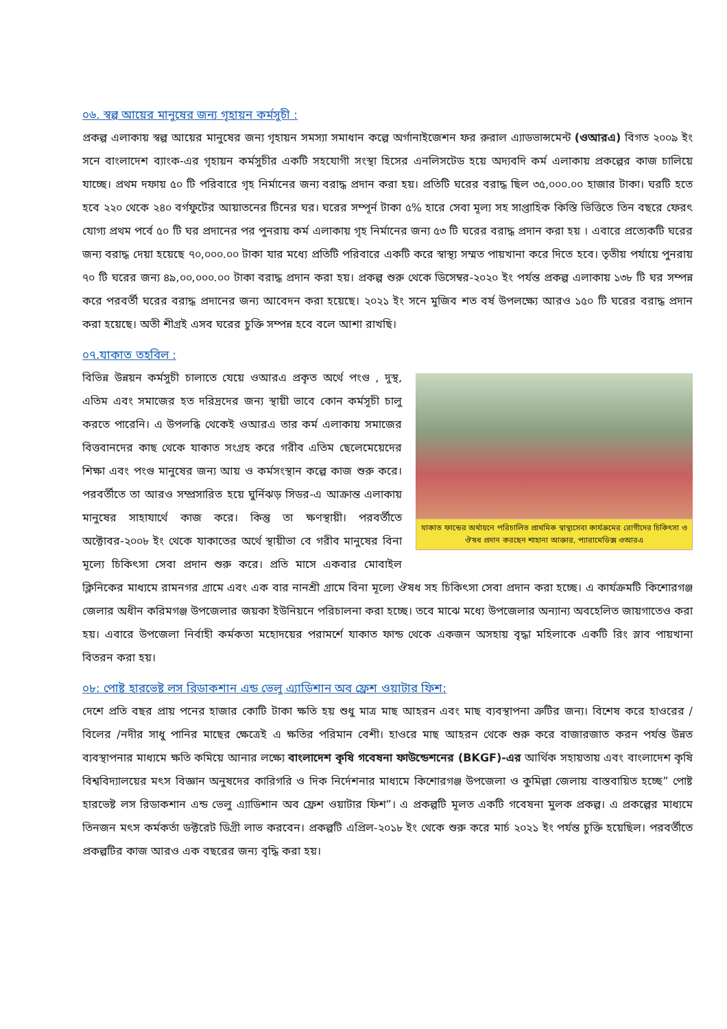০৬. স্বল্প আয়ের মানুষের জন্য গৃহায়ন কর্মসুচী :
প্রকল্প এলাকায় স্বল্প আয়ের মানুষের জন্য গৃহায়ন সমস্যা সমাধান কল্পে অর্গানাইজেশন ফর রুরাল এ্যাডভান্সমেন্ট (ওআরএ) বিগত ২০০৯ ইং সনে বাংলাদেশ ব্যাংক-এর গৃহায়ন কর্মসুচীর একটি সহযোগী সংস্থা হিসের এনলিসটেড হয়ে অদ্যবদি কর্ম এলাকায় প্রকল্পের কাজ চালিয়ে যাচ্ছে। প্রথম দফায় ৫০ টি পরিবারে গৃহ নির্মানের জন্য বরাদ্ধ প্রদান করা হয়। প্রতিটি ঘরের বরাদ্ধ ছিল ৩৫,০০০.০০ হাজার টাকা। ঘরটি হতে হবে ২২০ থেকে ২৪০ বর্গফুটের আয়াতনের টিনের ঘর। ঘরের সম্পূর্ন টাকা ৫% হারে সেবা মূল্য সহ সাপ্তাহিক কিস্তি ভিত্তিতে তিন বছরে ফেরৎ যোগ্য প্রথম পর্বে ৫০ টি ঘর প্রদানের পর পুনরায় কর্ম এলাকায় গৃহ নির্মানের জন্য ৫৩ টি ঘরের বরাদ্ধ প্রদান করা হয় । এবারে প্রত্যেকটি ঘরের জন্য বরাদ্ধ দেয়া হয়েছে ৭০,০০০.০০ টাকা যার মধ্যে প্রতিটি পরিবারে একটি করে স্বাস্থ্য সম্মত পায়খানা করে দিতে হবে। তৃতীয় পর্যায়ে পুনরায় ৭০ টি ঘরের জন্য ৪৯,০০,০০০.০০ টাকা বরাদ্ধ প্রদান করা হয়। প্রকল্প শুরু থেকে ডিসেম্বর-২০২০ ইং পর্যন্ত প্রকল্প এলাকায় ১৩৮ টি ঘর সম্পন্ন করে পরবর্তী ঘরের বরাদ্ধ প্রদানের জন্য আবেদন করা হয়েছে। ২০২১ ইং সনে মুজিব শত বর্ষ উপলক্ষ্যে আরও ১৫০ টি ঘরের বরাদ্ধ প্রদান করা হয়েছে। অতী শীগ্রই এসব ঘরের চুক্তি সম্পন্ন হবে বলে আশা রাখছি।
০৭.যাকাত তহবিল :
যাকাত ফান্ডের অর্থায়নে পরিচালিত প্রাথমিক স্বাস্থ্যসেবা কার্যক্রমের রোগীদের চিকিৎসা ও ঔষধ প্রদান করছেন শাহানা আক্তার, প্যারামেডিক্স ওআরএ
বিভিন্ন উন্নয়ন কর্মসুচী চালাতে যেয়ে ওআরএ প্রকৃত অর্থে পংগু , দুস্থ, এতিম এবং সমাজের হত দরিদ্রদের জন্য স্থায়ী ভাবে কোন কর্মসূচী চালু করতে পারেনি। এ উপলব্ধি থেকেই ওআরএ তার কর্ম এলাকায় সমাজের বিত্তবানদের কাছ থেকে যাকাত সংগ্রহ করে গরীব এতিম ছেলেমেয়েদের শিক্ষা এবং পংগু মানুষের জন্য আয় ও কর্মসংস্থান কল্পে কাজ শুরু করে। পরবর্তীতে তা আরও সম্প্রসারিত হয়ে ঘুর্নিঝড় সিডর-এ আক্রান্ত এলাকায় মানুষের সাহাযার্থে কাজ করে। কিন্তু তা ক্ষণস্থায়ী। পরবর্তীতে অক্টোবর-২০০৮ ইং থেকে যাকাতের অর্থে স্থায়ীভা বে গরীব মানুষের বিনা মূল্যে চিকিৎসা সেবা প্রদান শুরু করে। প্রতি মাসে একবার মোবাইল ক্লিনিকের মাধ্যমে রামনগর গ্রামে এবং এক বার নানশ্রী গ্রামে বিনা মূল্যে ঔষধ সহ চিকিৎসা সেবা প্রদান করা হচ্ছে। এ কার্যক্রমটি কিশোরগঞ্জ জেলার অধীন করিমগঞ্জ উপজেলার জয়কা ইউনিয়নে পরিচালনা করা হচ্ছে। তবে মাঝে মধ্যে উপজেলার অন্যান্য অবহেলিত জায়গাতেও করা হয়। এবারে উপজেলা নির্বাহী কর্মকতা মহোদয়ের পরামর্শে যাকাত ফান্ড থেকে একজন অসহায় বৃদ্ধা মহিলাকে একটি রিং স্লাব পায়খানা বিতরন করা হয়।
০৮: পোষ্ট হারভেষ্ট লস রিডাকশান এন্ড ভেলু এ্যাডিশান অব ফ্রেশ ওয়াটার ফিশ:
দেশে প্রতি বছর প্রায় পনের হাজার কোটি টাকা ক্ষতি হয় শুধু মাত্র মাছ আহরন এবং মাছ ব্যবস্থাপনা ত্রুটির জন্য। বিশেষ করে হাওরের /বিলের /নদীর সাধু পানির মাছের ক্ষেত্রেই এ ক্ষতির পরিমান বেশী। হাওরে মাছ আহরন থেকে শুরু করে বাজারজাত করন পর্যন্ত উন্নত ব্যবস্থাপনার মাধ্যমে ক্ষতি কমিয়ে আনার লক্ষ্যে বাংলাদেশ কৃষি গবেষনা ফাউন্ডেশনের (BKGF)-এর আর্থিক সহায়তায় এবং বাংলাদেশ কৃষি বিশ্ববিদ্যালয়ের মৎস বিজ্ঞান অনুষদের কারিগরি ও দিক নির্দেশনার মাধ্যমে কিশোরগঞ্জ উপজেলা ও কুমিল্লা জেলায় বাস্তবায়িত হচ্ছে” পোষ্ট হারভেষ্ট লস রিডাকশান এন্ড ভেলু এ্যাডিশান অব ফ্রেশ ওয়াটার ফিশ”। এ প্রকল্পটি মূলত একটি গবেষনা মুলক প্রকল্প। এ প্রকল্পের মাধ্যমে তিনজন মৎস কর্মকর্তা ডক্টরেট ডিগ্রী লাভ করবেন। প্রকল্পটি এপ্রিল-২০১৮ ইং থেকে শুরু করে মার্চ ২০২১ ইং পর্যন্ত চুক্তি হয়েছিল। পরবর্তীতে প্রকল্পটির কাজ আরও এক বছরের জন্য বৃদ্ধি করা হয়।